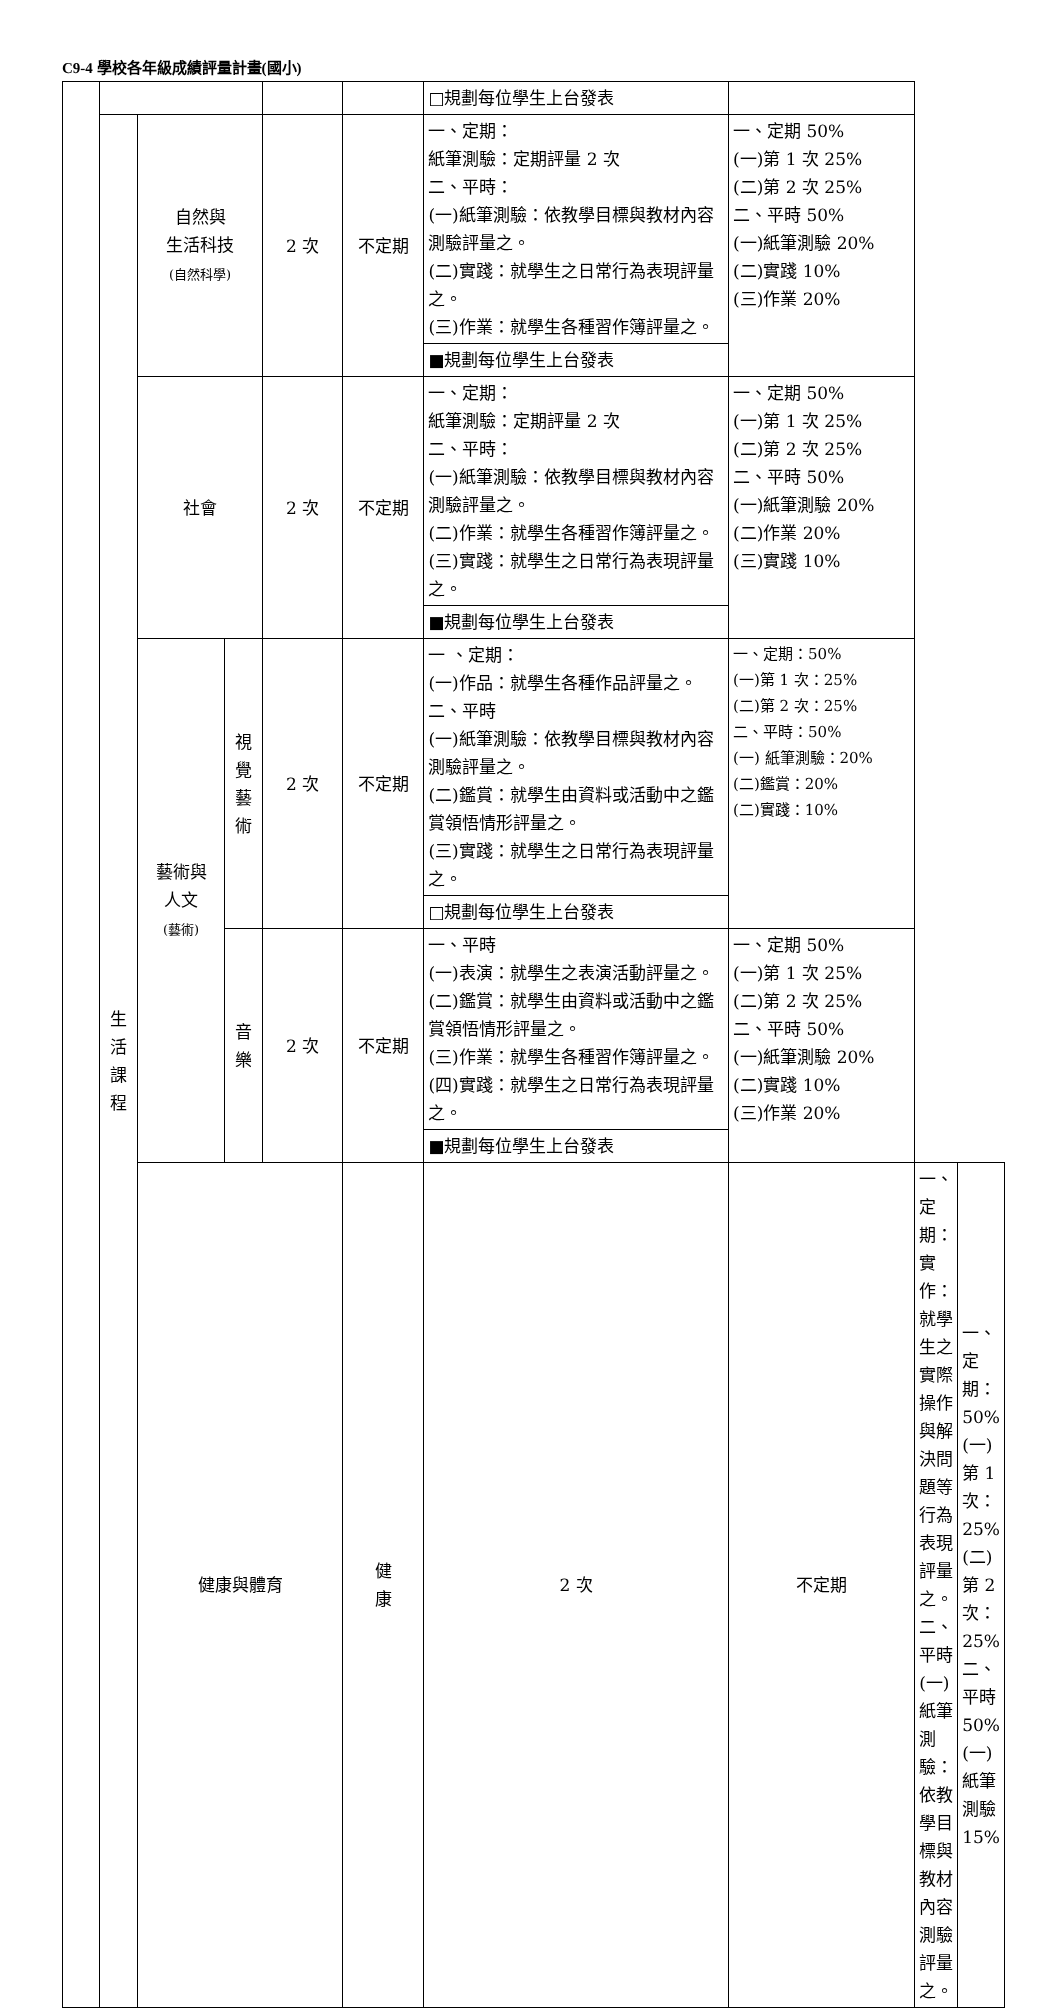C9-4 學校各年級成績評量計畫(國小)
| | | | | | | □規劃每位學生上台發表 | | | |
| | 生 活 課 程 | 自然與 生活科技 (自然科學) | | 2 次 | 不定期 | 一、定期： 紙筆測驗：定期評量 2 次 二、平時： (一)紙筆測驗：依教學目標與教材內容測驗評量之。 (二)實踐：就學生之日常行為表現評量之。 (三)作業：就學生各種習作簿評量之。 | 一、定期 50% (一)第 1 次 25% (二)第 2 次 25% 二、平時 50% (一)紙筆測驗 20% (二)實踐 10% (三)作業 20% | | |
| | | | | | | ■規劃每位學生上台發表 | | | |
| | | 社會 | | 2 次 | 不定期 | 一、定期： 紙筆測驗：定期評量 2 次 二、平時： (一)紙筆測驗：依教學目標與教材內容測驗評量之。 (二)作業：就學生各種習作簿評量之。 (三)實踐：就學生之日常行為表現評量之。 | 一、定期 50% (一)第 1 次 25% (二)第 2 次 25% 二、平時 50% (一)紙筆測驗 20% (二)作業 20% (三)實踐 10% | | |
| | | | | | | ■規劃每位學生上台發表 | | | |
| | | 藝術與 人文 (藝術) | 視 覺 藝 術 | 2 次 | 不定期 | 一 、定期： (一)作品：就學生各種作品評量之。 二、平時 (一)紙筆測驗：依教學目標與教材內容測驗評量之。 (二)鑑賞：就學生由資料或活動中之鑑賞領悟情形評量之。 (三)實踐：就學生之日常行為表現評量之。 | 一、定期：50% (一)第 1 次：25% (二)第 2 次：25% 二、平時：50% (一) 紙筆測驗：20% (二)鑑賞：20% (二)實踐：10% | | |
| | | | | | | □規劃每位學生上台發表 | | | |
| | | | 音 樂 | 2 次 | 不定期 | 一、平時 (一)表演：就學生之表演活動評量之。 (二)鑑賞：就學生由資料或活動中之鑑賞領悟情形評量之。 (三)作業：就學生各種習作簿評量之。 (四)實踐：就學生之日常行為表現評量之。 | 一、定期 50% (一)第 1 次 25% (二)第 2 次 25% 二、平時 50% (一)紙筆測驗 20% (二)實踐 10% (三)作業 20% | | |
| | | | | | | ■規劃每位學生上台發表 | | | |
| | | 健康與體育 | | | 健 康 | 2 次 | 不定期 | 一、定期： 實作：就學生之實際操作與解決問題等行為表現評量之。 二、平時 (一) 紙筆測驗：依教學目標與教材內容測驗評量之。 | 一、定期：50% (一)第 1 次：25% (二)第 2 次：25% 二、平時 50% (一) 紙筆測驗 15% |